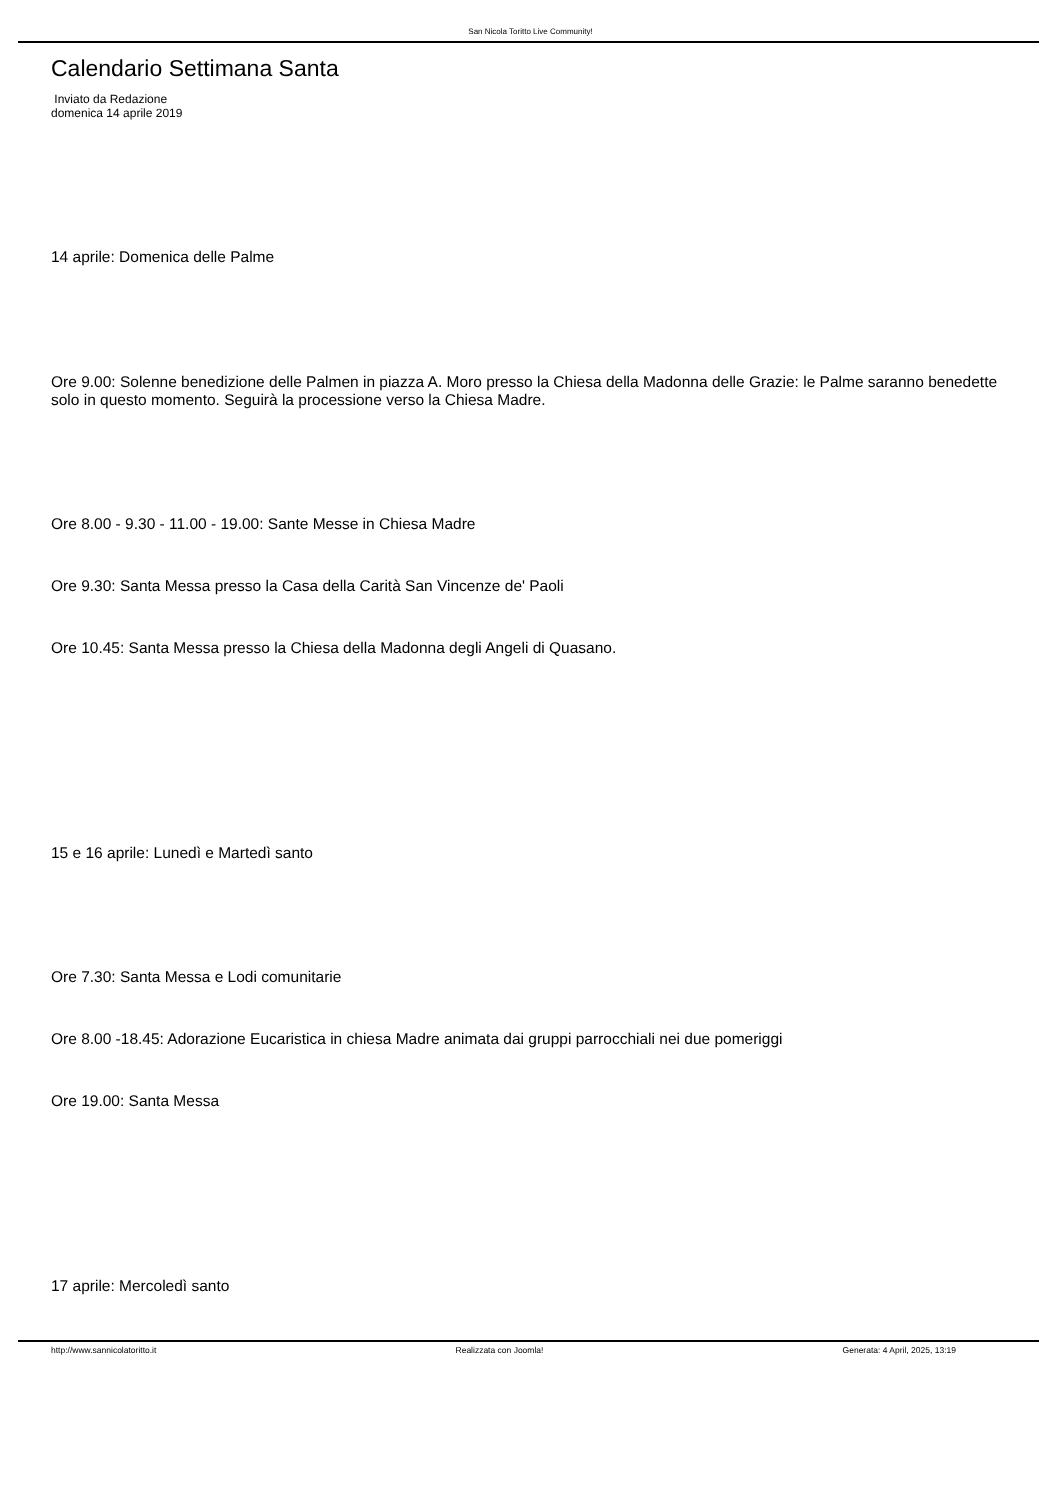San Nicola Toritto Live Community!
Calendario Settimana Santa
Inviato da Redazione
domenica 14 aprile 2019
14 aprile: Domenica delle Palme
Ore 9.00: Solenne benedizione delle Palmen in piazza A. Moro presso la Chiesa della Madonna delle Grazie: le Palme saranno benedette solo in questo momento. Seguirà la processione verso la Chiesa Madre.
Ore 8.00 - 9.30 - 11.00 - 19.00: Sante Messe in Chiesa Madre
Ore 9.30: Santa Messa presso la Casa della Carità San Vincenze de' Paoli
Ore 10.45: Santa Messa presso la Chiesa della Madonna degli Angeli di Quasano.
15 e 16 aprile: Lunedì e Martedì santo
Ore 7.30: Santa Messa e Lodi comunitarie
Ore 8.00 -18.45: Adorazione Eucaristica in chiesa Madre animata dai gruppi parrocchiali nei due pomeriggi
Ore 19.00: Santa Messa
17 aprile: Mercoledì santo
http://www.sannicolatoritto.it Realizzata con Joomla! Generata: 4 April, 2025, 13:19